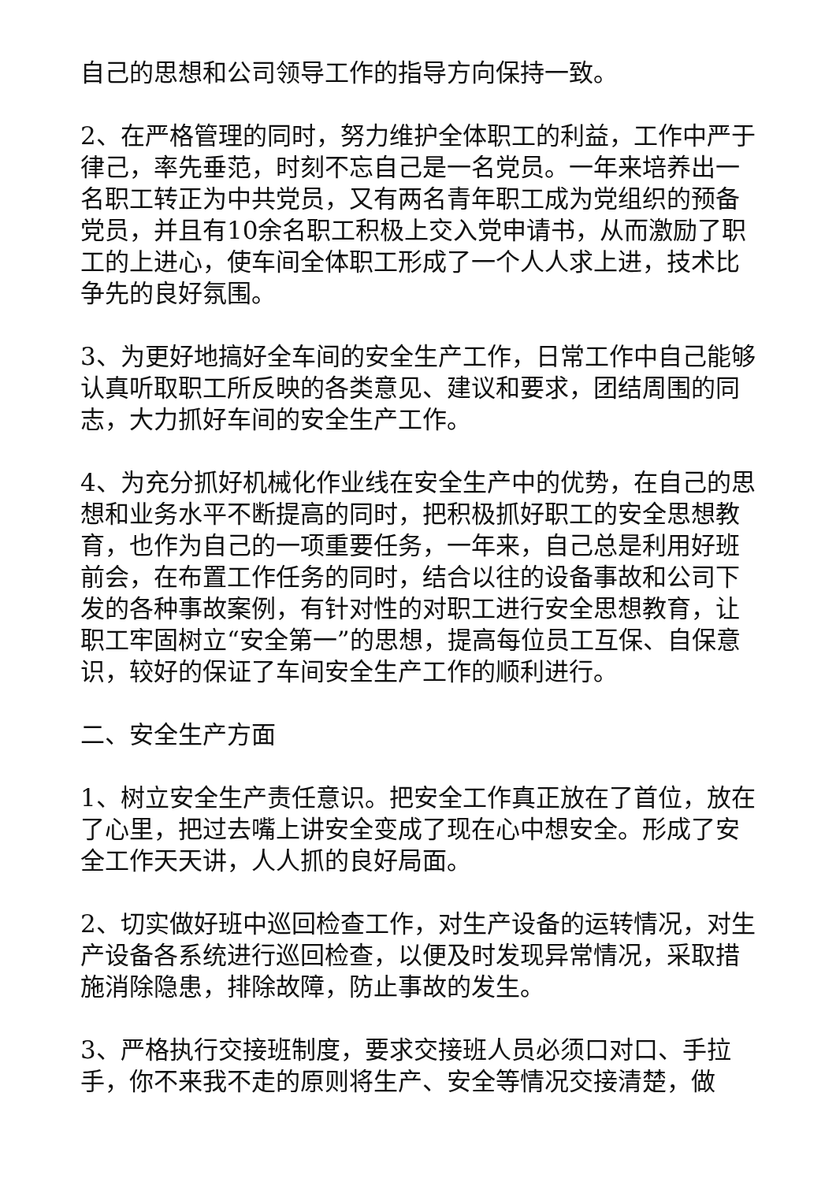自己的思想和公司领导工作的指导方向保持一致。
2、在严格管理的同时，努力维护全体职工的利益，工作中严于律己，率先垂范，时刻不忘自己是一名党员。一年来培养出一名职工转正为中共党员，又有两名青年职工成为党组织的预备党员，并且有10余名职工积极上交入党申请书，从而激励了职工的上进心，使车间全体职工形成了一个人人求上进，技术比争先的良好氛围。
3、为更好地搞好全车间的安全生产工作，日常工作中自己能够认真听取职工所反映的各类意见、建议和要求，团结周围的同志，大力抓好车间的安全生产工作。
4、为充分抓好机械化作业线在安全生产中的优势，在自己的思想和业务水平不断提高的同时，把积极抓好职工的安全思想教育，也作为自己的一项重要任务，一年来，自己总是利用好班前会，在布置工作任务的同时，结合以往的设备事故和公司下发的各种事故案例，有针对性的对职工进行安全思想教育，让职工牢固树立“安全第一”的思想，提高每位员工互保、自保意识，较好的保证了车间安全生产工作的顺利进行。
二、安全生产方面
1、树立安全生产责任意识。把安全工作真正放在了首位，放在了心里，把过去嘴上讲安全变成了现在心中想安全。形成了安全工作天天讲，人人抓的良好局面。
2、切实做好班中巡回检查工作，对生产设备的运转情况，对生产设备各系统进行巡回检查，以便及时发现异常情况，采取措施消除隐患，排除故障，防止事故的发生。
3、严格执行交接班制度，要求交接班人员必须口对口、手拉手，你不来我不走的原则将生产、安全等情况交接清楚，做